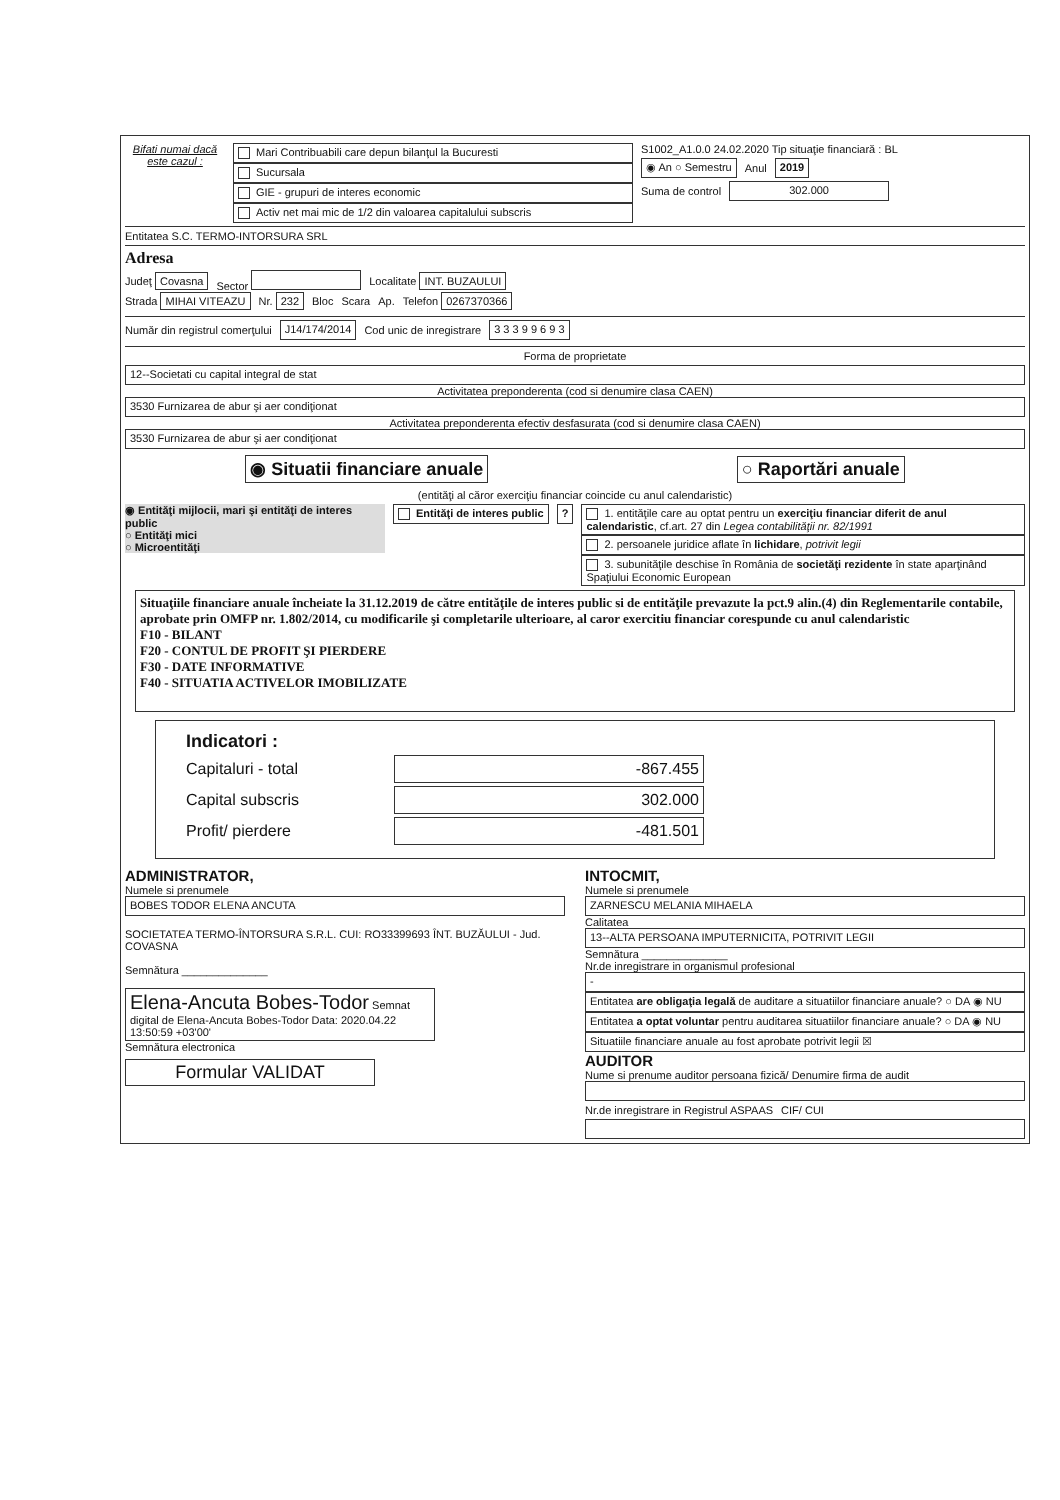Bifati numai dacă este cazul :
Mari Contribuabili care depun bilanţul la Bucuresti
Sucursala
GIE - grupuri de interes economic
Activ net mai mic de 1/2 din valoarea capitalului subscris
S1002_A1.0.0 24.02.2020 Tip situaţie financiară : BL
◉ An ○ Semestru Anul 2019
Suma de control 302.000
Entitatea S.C. TERMO-INTORSURA SRL
Adresa
Judeţ Covasna Sector Localitate INT. BUZAULUI
Strada MIHAI VITEAZU Nr. 232 Bloc Scara Ap. Telefon 0267370366
Număr din registrul comerţului J14/174/2014 Cod unic de inregistrare 3 3 3 9 9 6 9 3
Forma de proprietate
12--Societati cu capital integral de stat
Activitatea preponderenta (cod si denumire clasa CAEN)
3530 Furnizarea de abur şi aer condiţionat
Activitatea preponderenta efectiv desfasurata (cod si denumire clasa CAEN)
3530 Furnizarea de abur şi aer condiţionat
◉ Situatii financiare anuale ○ Raportări anuale
(entităţi al căror exerciţiu financiar coincide cu anul calendaristic)
◉ Entităţi mijlocii, mari şi entităţi de interes public
○ Entităţi mici
○ Microentităţi
Entităţi de interes public ? 1. entităţile care au optat pentru un exerciţiu financiar diferit de anul calendaristic, cf.art. 27 din Legea contabilităţii nr. 82/1991
2. persoanele juridice aflate în lichidare, potrivit legii
3. subunităţile deschise în România de societăţi rezidente în state aparţinând Spaţiului Economic European
Situaţiile financiare anuale încheiate la 31.12.2019 de către entităţile de interes public si de entităţile prevazute la pct.9 alin.(4) din Reglementarile contabile, aprobate prin OMFP nr. 1.802/2014, cu modificarile şi completarile ulterioare, al caror exercitiu financiar corespunde cu anul calendaristic
F10 - BILANT
F20 - CONTUL DE PROFIT ŞI PIERDERE
F30 - DATE INFORMATIVE
F40 - SITUATIA ACTIVELOR IMOBILIZATE
Indicatori :
Capitaluri - total -867.455
Capital subscris 302.000
Profit/ pierdere -481.501
ADMINISTRATOR,
Numele si prenumele
BOBES TODOR ELENA ANCUTA
SOCIETATEA TERMO-ÎNTORSURA S.R.L. CUI: RO33399693 ÎNT. BUZĂULUI - Jud. COVASNA
Semnătura ______________
Elena-Ancuta Bobes-Todor Semnat digital de Elena-Ancuta Bobes-Todor Data: 2020.04.22 13:50:59 +03'00'
Semnătura electronica
Formular VALIDAT
INTOCMIT,
Numele si prenumele
ZARNESCU MELANIA MIHAELA
Calitatea
13--ALTA PERSOANA IMPUTERNICITA, POTRIVIT LEGII
Semnătura ______________
Nr.de inregistrare in organismul profesional
-
Entitatea are obligaţia legală de auditare a situatiilor financiare anuale? ○ DA ◉ NU
Entitatea a optat voluntar pentru auditarea situatiilor financiare anuale? ○ DA ◉ NU
Situatiile financiare anuale au fost aprobate potrivit legii ☒
AUDITOR
Nume si prenume auditor persoana fizică/ Denumire firma de audit
Nr.de inregistrare in Registrul ASPAAS CIF/ CUI